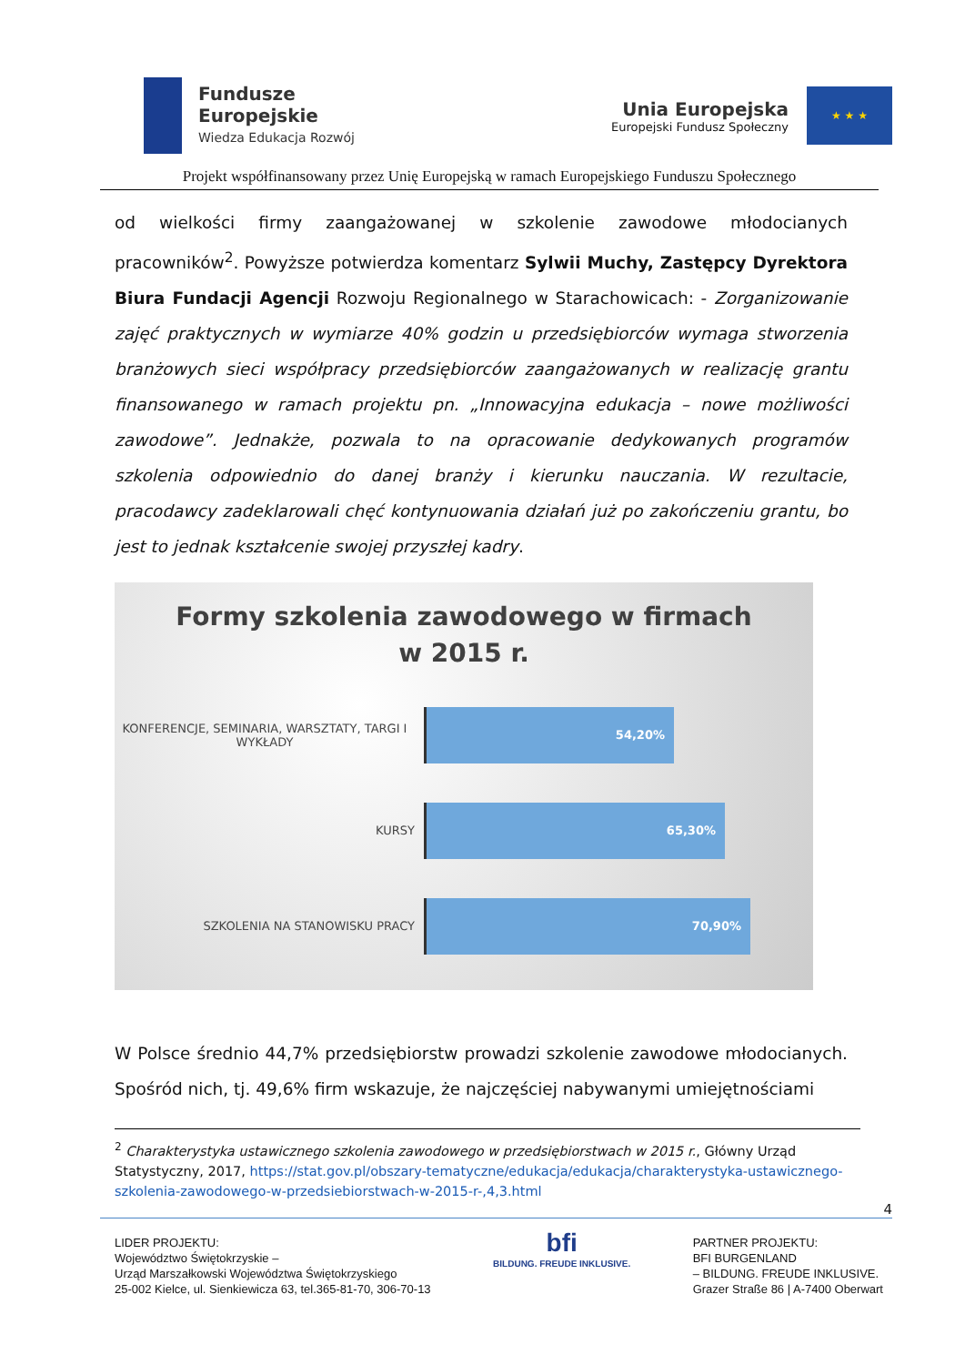Fundusze
Europejskie
Wiedza Edukacja Rozwój
Unia Europejska
Europejski Fundusz Społeczny
★ ★ ★
Projekt współfinansowany przez Unię Europejską w ramach Europejskiego Funduszu Społecznego
od wielkości firmy zaangażowanej w szkolenie zawodowe młodocianych pracowników<sup>2</sup>. Powyższe potwierdza komentarz Sylwii Muchy, Zastępcy Dyrektora Biura Fundacji Agencji Rozwoju Regionalnego w Starachowicach: - Zorganizowanie zajęć praktycznych w wymiarze 40% godzin u przedsiębiorców wymaga stworzenia branżowych sieci współpracy przedsiębiorców zaangażowanych w realizację grantu finansowanego w ramach projektu pn. „Innowacyjna edukacja – nowe możliwości zawodowe”. Jednakże, pozwala to na opracowanie dedykowanych programów szkolenia odpowiednio do danej branży i kierunku nauczania. W rezultacie, pracodawcy zadeklarowali chęć kontynuowania działań już po zakończeniu grantu, bo jest to jednak kształcenie swojej przyszłej kadry.
Formy szkolenia zawodowego w firmach
w 2015 r.
KONFERENCJE, SEMINARIA, WARSZTATY, TARGI I WYKŁADY
54,20%
KURSY
65,30%
SZKOLENIA NA STANOWISKU PRACY
70,90%
W Polsce średnio 44,7% przedsiębiorstw prowadzi szkolenie zawodowe młodocianych. Spośród nich, tj. 49,6% firm wskazuje, że najczęściej nabywanymi umiejętnościami
<sup>2</sup> Charakterystyka ustawicznego szkolenia zawodowego w przedsiębiorstwach w 2015 r., Główny Urząd Statystyczny, 2017, https://stat.gov.pl/obszary-tematyczne/edukacja/edukacja/charakterystyka-ustawicznego-szkolenia-zawodowego-w-przedsiebiorstwach-w-2015-r-,4,3.html
4
LIDER PROJEKTU:
Województwo Świętokrzyskie –
Urząd Marszałkowski Województwa Świętokrzyskiego
25-002 Kielce, ul. Sienkiewicza 63, tel.365-81-70, 306-70-13
bfi
BILDUNG. FREUDE INKLUSIVE.
PARTNER PROJEKTU:
BFI BURGENLAND
– BILDUNG. FREUDE INKLUSIVE.
Grazer Straße 86 | A-7400 Oberwart